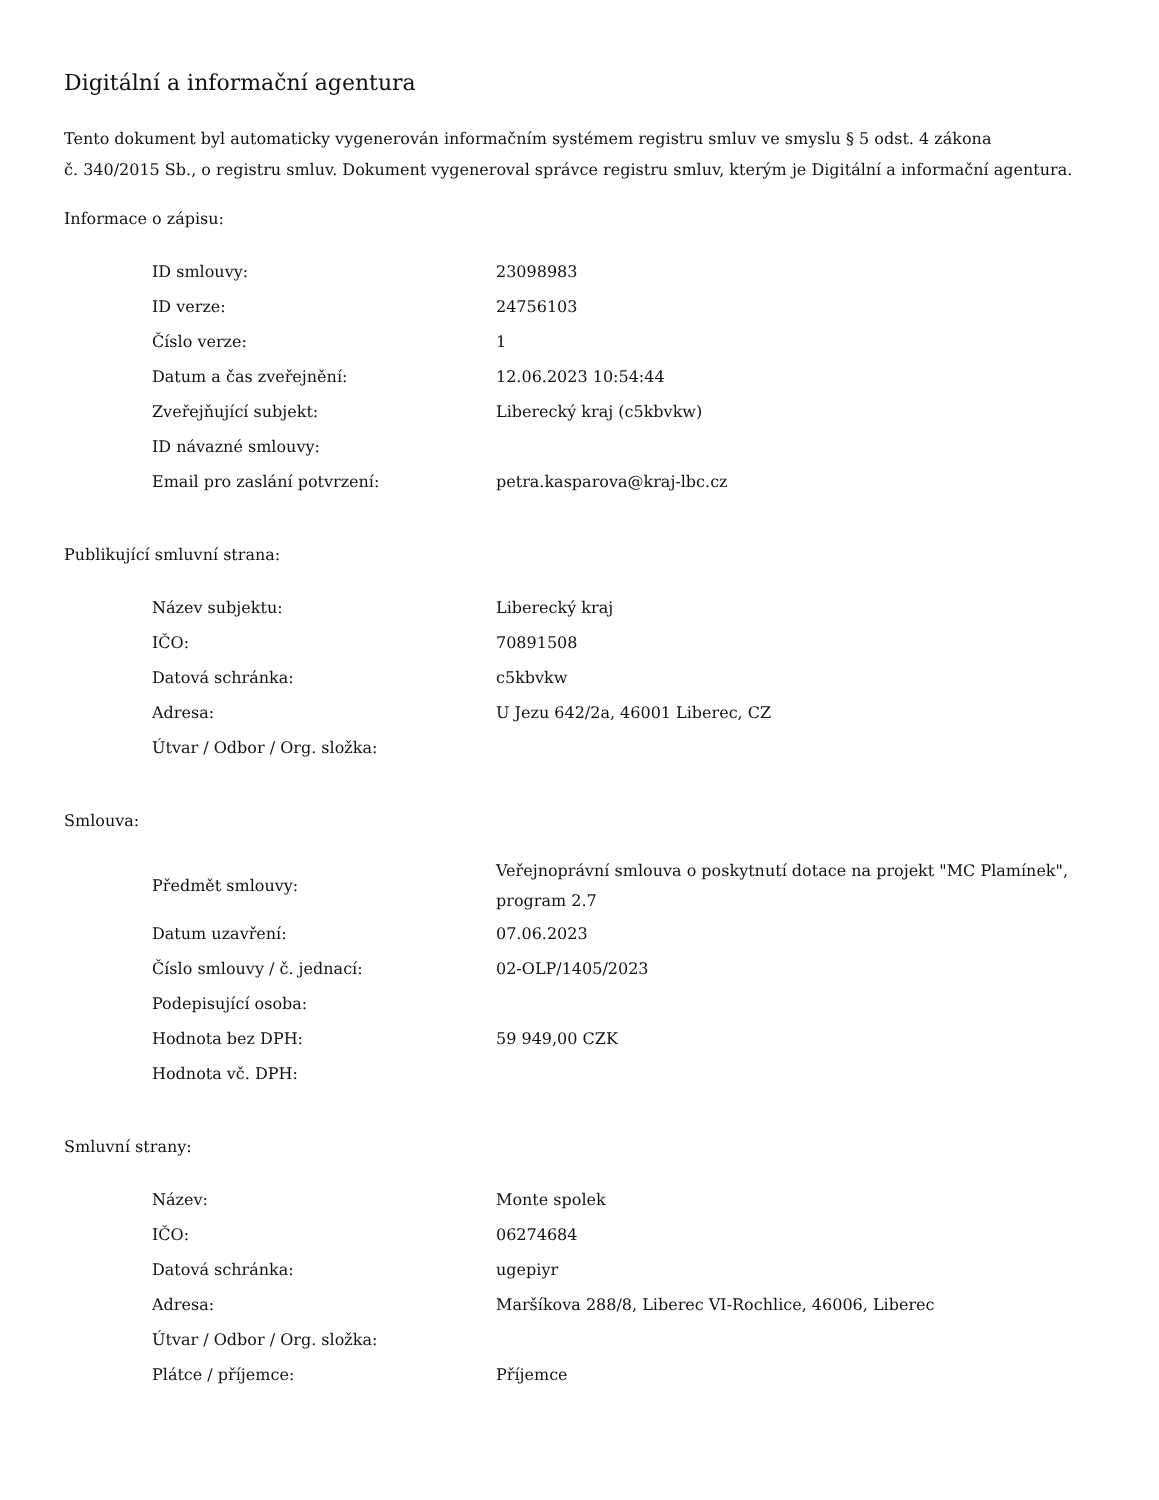Digitální a informační agentura
Tento dokument byl automaticky vygenerován informačním systémem registru smluv ve smyslu § 5 odst. 4 zákona
č. 340/2015 Sb., o registru smluv. Dokument vygeneroval správce registru smluv, kterým je Digitální a informační agentura.
Informace o zápisu:
| ID smlouvy: | 23098983 |
| ID verze: | 24756103 |
| Číslo verze: | 1 |
| Datum a čas zveřejnění: | 12.06.2023 10:54:44 |
| Zveřejňující subjekt: | Liberecký kraj (c5kbvkw) |
| ID návazné smlouvy: | |
| Email pro zaslání potvrzení: | petra.kasparova@kraj-lbc.cz |
Publikující smluvní strana:
| Název subjektu: | Liberecký kraj |
| IČO: | 70891508 |
| Datová schránka: | c5kbvkw |
| Adresa: | U Jezu 642/2a, 46001 Liberec, CZ |
| Útvar / Odbor / Org. složka: | |
Smlouva:
| Předmět smlouvy: | Veřejnoprávní smlouva o poskytnutí dotace na projekt "MC Plamínek", program 2.7 |
| Datum uzavření: | 07.06.2023 |
| Číslo smlouvy / č. jednací: | 02-OLP/1405/2023 |
| Podepisující osoba: | |
| Hodnota bez DPH: | 59 949,00 CZK |
| Hodnota vč. DPH: | |
Smluvní strany:
| Název: | Monte spolek |
| IČO: | 06274684 |
| Datová schránka: | ugepiyr |
| Adresa: | Maršíkova 288/8, Liberec VI-Rochlice, 46006, Liberec |
| Útvar / Odbor / Org. složka: | |
| Plátce / příjemce: | Příjemce |